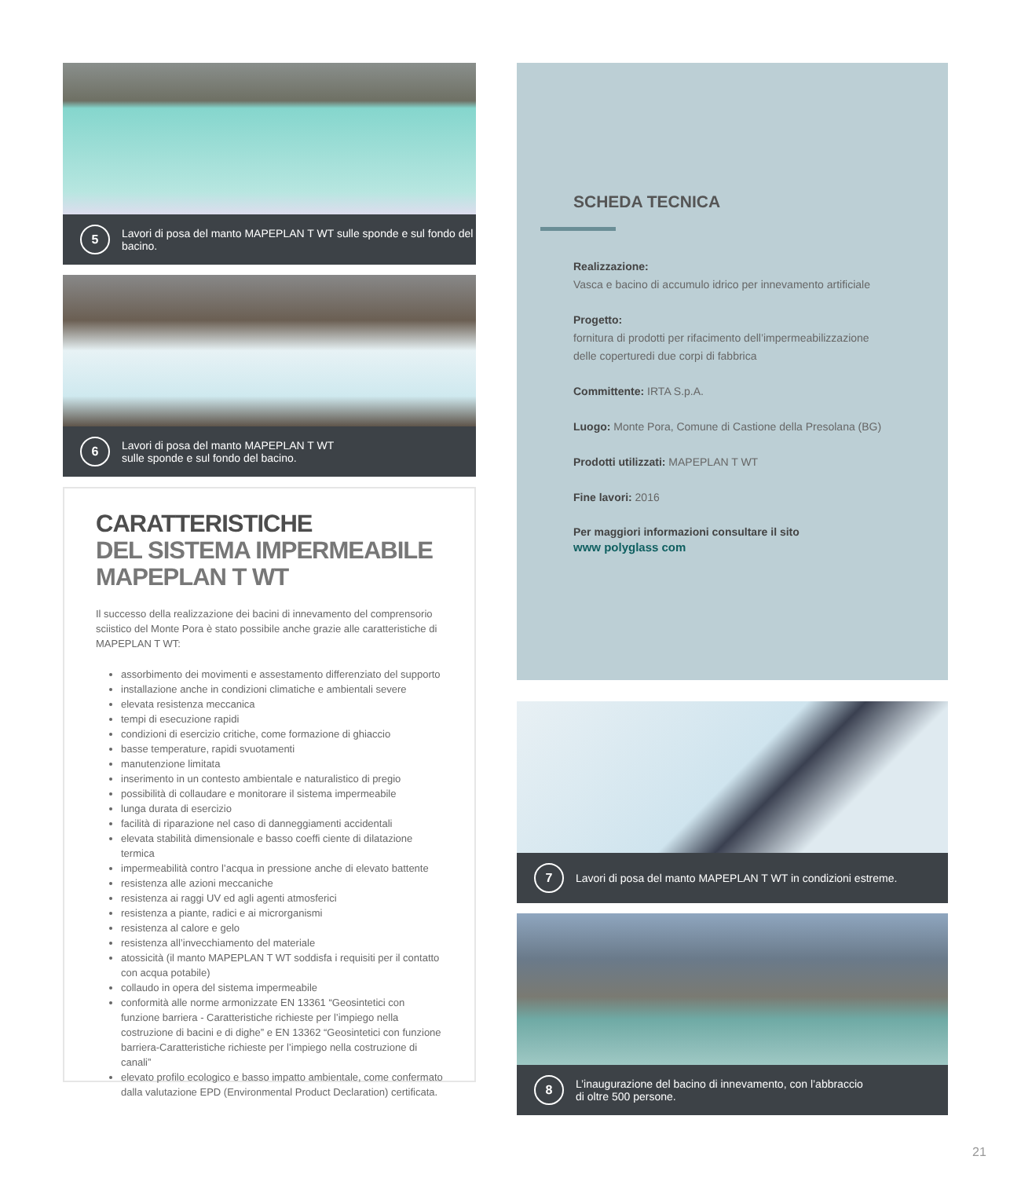5
Lavori di posa del manto MAPEPLAN T WT sulle sponde e sul fondo del bacino.
6
Lavori di posa del manto MAPEPLAN T WT
sulle sponde e sul fondo del bacino.
CARATTERISTICHE
DEL SISTEMA IMPERMEABILE
MAPEPLAN T WT
Il successo della realizzazione dei bacini di innevamento del comprensorio sciistico del Monte Pora è stato possibile anche grazie alle caratteristiche di MAPEPLAN T WT:
assorbimento dei movimenti e assestamento differenziato del supporto
installazione anche in condizioni climatiche e ambientali severe
elevata resistenza meccanica
tempi di esecuzione rapidi
condizioni di esercizio critiche, come formazione di ghiaccio
basse temperature, rapidi svuotamenti
manutenzione limitata
inserimento in un contesto ambientale e naturalistico di pregio
possibilità di collaudare e monitorare il sistema impermeabile
lunga durata di esercizio
facilità di riparazione nel caso di danneggiamenti accidentali
elevata stabilità dimensionale e basso coeffi ciente di dilatazione termica
impermeabilità contro l’acqua in pressione anche di elevato battente
resistenza alle azioni meccaniche
resistenza ai raggi UV ed agli agenti atmosferici
resistenza a piante, radici e ai microrganismi
resistenza al calore e gelo
resistenza all’invecchiamento del materiale
atossicità (il manto MAPEPLAN T WT soddisfa i requisiti per il contatto con acqua potabile)
collaudo in opera del sistema impermeabile
conformità alle norme armonizzate EN 13361 “Geosintetici con funzione barriera - Caratteristiche richieste per l’impiego nella costruzione di bacini e di dighe” e EN 13362 “Geosintetici con funzione barriera-Caratteristiche richieste per l’impiego nella costruzione di canali”
elevato profilo ecologico e basso impatto ambientale, come confermato dalla valutazione EPD (Environmental Product Declaration) certificata.
SCHEDA TECNICA
Realizzazione:
Vasca e bacino di accumulo idrico per innevamento artificiale
Progetto:
fornitura di prodotti per rifacimento dell’impermeabilizzazione delle coperturedi due corpi di fabbrica
Committente: IRTA S.p.A.
Luogo: Monte Pora, Comune di Castione della Presolana (BG)
Prodotti utilizzati: MAPEPLAN T WT
Fine lavori: 2016
Per maggiori informazioni consultare il sito
www polyglass com
7
Lavori di posa del manto MAPEPLAN T WT in condizioni estreme.
8
L’inaugurazione del bacino di innevamento, con l’abbraccio
di oltre 500 persone.
21